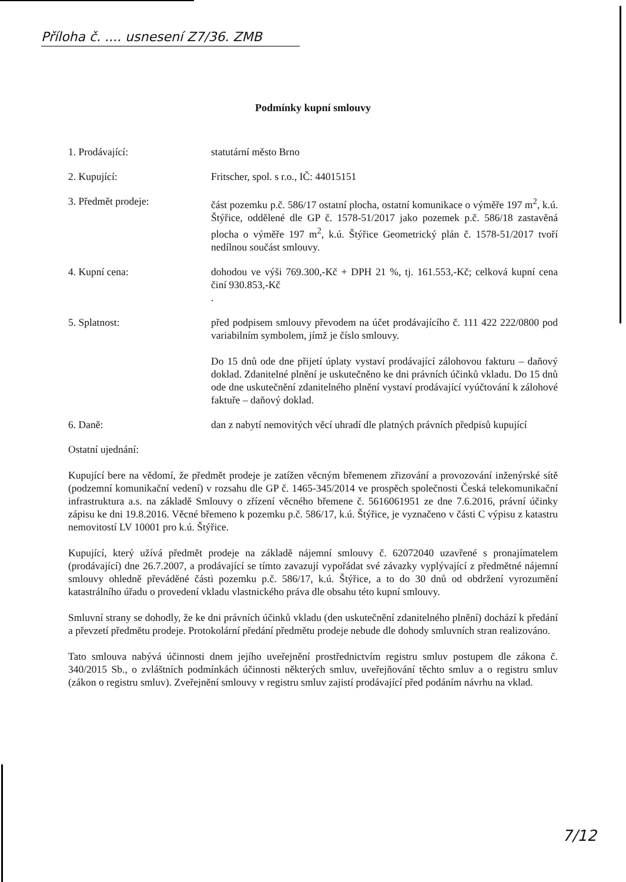Příloha č. .... usnesení Z7/36. ZMB
Podmínky kupní smlouvy
1. Prodávající: statutární město Brno
2. Kupující: Fritscher, spol. s r.o., IČ: 44015151
3. Předmět prodeje: část pozemku p.č. 586/17 ostatní plocha, ostatní komunikace o výměře 197 m<sup>2</sup>, k.ú. Štýřice, oddělené dle GP č. 1578-51/2017 jako pozemek p.č. 586/18 zastavěná plocha o výměře 197 m<sup>2</sup>, k.ú. Štýřice Geometrický plán č. 1578-51/2017 tvoří nedílnou součást smlouvy.
4. Kupní cena: dohodou ve výši 769.300,-Kč + DPH 21 %, tj. 161.553,-Kč; celková kupní cena činí 930.853,-Kč
.
5. Splatnost: před podpisem smlouvy převodem na účet prodávajícího č. 111 422 222/0800 pod variabilním symbolem, jímž je číslo smlouvy.
Do 15 dnů ode dne přijetí úplaty vystaví prodávající zálohovou fakturu – daňový doklad. Zdanitelné plnění je uskutečněno ke dni právních účinků vkladu. Do 15 dnů ode dne uskutečnění zdanitelného plnění vystaví prodávající vyúčtování k zálohové faktuře – daňový doklad.
6. Daně: dan z nabytí nemovitých věcí uhradí dle platných právních předpisů kupující
Ostatní ujednání:
Kupující bere na vědomí, že předmět prodeje je zatížen věcným břemenem zřizování a provozování inženýrské sítě (podzemní komunikační vedení) v rozsahu dle GP č. 1465-345/2014 ve prospěch společnosti Česká telekomunikační infrastruktura a.s. na základě Smlouvy o zřízení věcného břemene č. 5616061951 ze dne 7.6.2016, právní účinky zápisu ke dni 19.8.2016. Věcné břemeno k pozemku p.č. 586/17, k.ú. Štýřice, je vyznačeno v části C výpisu z katastru nemovitostí LV 10001 pro k.ú. Štýřice.
Kupující, který užívá předmět prodeje na základě nájemní smlouvy č. 62072040 uzavřené s pronajímatelem (prodávající) dne 26.7.2007, a prodávající se tímto zavazují vypořádat své závazky vyplývající z předmětné nájemní smlouvy ohledně převáděné části pozemku p.č. 586/17, k.ú. Štýřice, a to do 30 dnů od obdržení vyrozumění katastrálního úřadu o provedení vkladu vlastnického práva dle obsahu této kupní smlouvy.
Smluvní strany se dohodly, že ke dni právních účinků vkladu (den uskutečnění zdanitelného plnění) dochází k předání a převzetí předmětu prodeje. Protokolární předání předmětu prodeje nebude dle dohody smluvních stran realizováno.
Tato smlouva nabývá účinnosti dnem jejího uveřejnění prostřednictvím registru smluv postupem dle zákona č. 340/2015 Sb., o zvláštních podmínkách účinnosti některých smluv, uveřejňování těchto smluv a o registru smluv (zákon o registru smluv). Zveřejnění smlouvy v registru smluv zajistí prodávající před podáním návrhu na vklad.
7/12